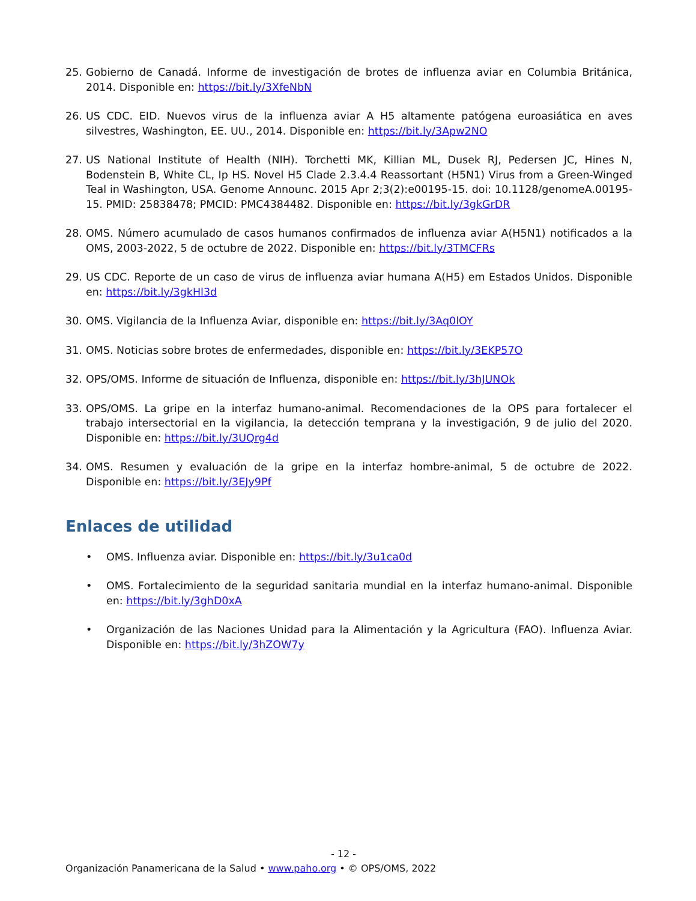25. Gobierno de Canadá. Informe de investigación de brotes de influenza aviar en Columbia Británica, 2014. Disponible en: https://bit.ly/3XfeNbN
26. US CDC. EID. Nuevos virus de la influenza aviar A H5 altamente patógena euroasiática en aves silvestres, Washington, EE. UU., 2014. Disponible en: https://bit.ly/3Apw2NO
27. US National Institute of Health (NIH). Torchetti MK, Killian ML, Dusek RJ, Pedersen JC, Hines N, Bodenstein B, White CL, Ip HS. Novel H5 Clade 2.3.4.4 Reassortant (H5N1) Virus from a Green-Winged Teal in Washington, USA. Genome Announc. 2015 Apr 2;3(2):e00195-15. doi: 10.1128/genomeA.00195-15. PMID: 25838478; PMCID: PMC4384482. Disponible en: https://bit.ly/3gkGrDR
28. OMS. Número acumulado de casos humanos confirmados de influenza aviar A(H5N1) notificados a la OMS, 2003-2022, 5 de octubre de 2022. Disponible en: https://bit.ly/3TMCFRs
29. US CDC. Reporte de un caso de virus de influenza aviar humana A(H5) em Estados Unidos. Disponible en: https://bit.ly/3gkHl3d
30. OMS. Vigilancia de la Influenza Aviar, disponible en: https://bit.ly/3Aq0lOY
31. OMS. Noticias sobre brotes de enfermedades, disponible en: https://bit.ly/3EKP57O
32. OPS/OMS. Informe de situación de Influenza, disponible en: https://bit.ly/3hJUNOk
33. OPS/OMS. La gripe en la interfaz humano-animal. Recomendaciones de la OPS para fortalecer el trabajo intersectorial en la vigilancia, la detección temprana y la investigación, 9 de julio del 2020. Disponible en: https://bit.ly/3UQrg4d
34. OMS. Resumen y evaluación de la gripe en la interfaz hombre-animal, 5 de octubre de 2022. Disponible en: https://bit.ly/3EJy9Pf
Enlaces de utilidad
• OMS. Influenza aviar. Disponible en: https://bit.ly/3u1ca0d
• OMS. Fortalecimiento de la seguridad sanitaria mundial en la interfaz humano-animal. Disponible en: https://bit.ly/3ghD0xA
• Organización de las Naciones Unidad para la Alimentación y la Agricultura (FAO). Influenza Aviar. Disponible en: https://bit.ly/3hZOW7y
- 12 -
Organización Panamericana de la Salud • www.paho.org • © OPS/OMS, 2022